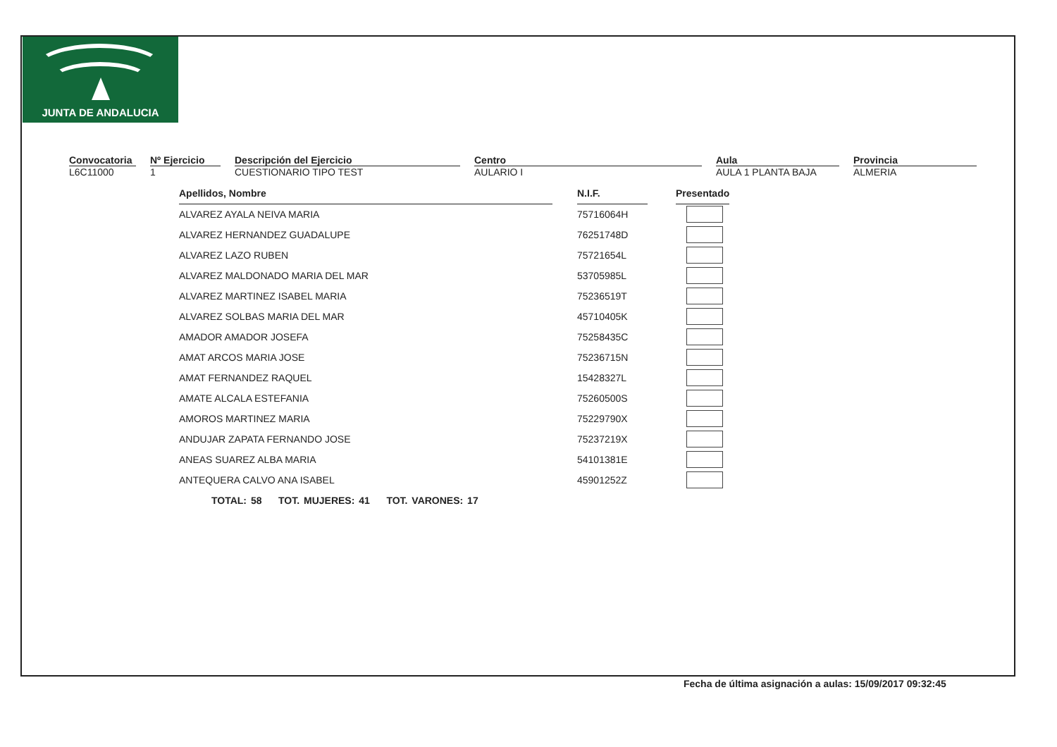JUNTA DE ANDALUCIA
Convocatoria
L6C11000
Nº Ejercicio
1
Descripción del Ejercicio
CUESTIONARIO TIPO TEST
Centro
AULARIO I
Aula
AULA 1 PLANTA BAJA
Provincia
ALMERIA
| Apellidos, Nombre | | N.I.F. | | Presentado |
| ALVAREZ AYALA NEIVA MARIA | | 75716064H | | |
| ALVAREZ HERNANDEZ GUADALUPE | | 76251748D | | |
| ALVAREZ LAZO RUBEN | | 75721654L | | |
| ALVAREZ MALDONADO MARIA DEL MAR | | 53705985L | | |
| ALVAREZ MARTINEZ ISABEL MARIA | | 75236519T | | |
| ALVAREZ SOLBAS MARIA DEL MAR | | 45710405K | | |
| AMADOR AMADOR JOSEFA | | 75258435C | | |
| AMAT ARCOS MARIA JOSE | | 75236715N | | |
| AMAT FERNANDEZ RAQUEL | | 15428327L | | |
| AMATE ALCALA ESTEFANIA | | 75260500S | | |
| AMOROS MARTINEZ MARIA | | 75229790X | | |
| ANDUJAR ZAPATA FERNANDO JOSE | | 75237219X | | |
| ANEAS SUAREZ ALBA MARIA | | 54101381E | | |
| ANTEQUERA CALVO ANA ISABEL | | 45901252Z | | |
TOTAL: 58 TOT. MUJERES: 41 TOT. VARONES: 17
Fecha de última asignación a aulas: 15/09/2017 09:32:45